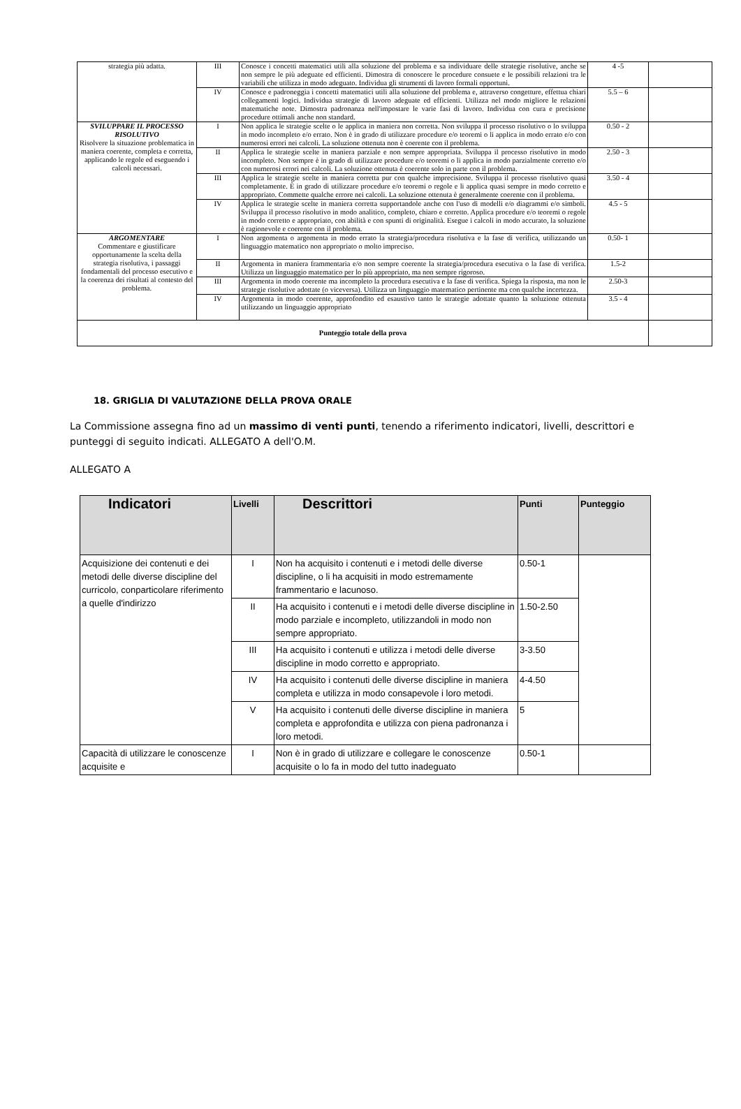| strategia più adatta. | III | Conosce i concetti matematici utili alla soluzione del problema e sa individuare delle strategie risolutive, anche se non sempre le più adeguate ed efficienti. Dimostra di conoscere le procedure consuete e le possibili relazioni tra le variabili che utilizza in modo adeguato. Individua gli strumenti di lavoro formali opportuni. | 4 -5 | |
| | IV | Conosce e padroneggia i concetti matematici utili alla soluzione del problema e, attraverso congetture, effettua chiari collegamenti logici. Individua strategie di lavoro adeguate ed efficienti. Utilizza nel modo migliore le relazioni matematiche note. Dimostra padronanza nell'impostare le varie fasi di lavoro. Individua con cura e precisione procedure ottimali anche non standard. | 5.5 – 6 | |
| SVILUPPARE IL PROCESSO RISOLUTIVO Risolvere la situazione problematica in maniera coerente, completa e corretta, applicando le regole ed eseguendo i calcoli necessari. | I | Non applica le strategie scelte o le applica in maniera non corretta. Non sviluppa il processo risolutivo o lo sviluppa in modo incompleto e/o errato. Non è in grado di utilizzare procedure e/o teoremi o li applica in modo errato e/o con numerosi errori nei calcoli. La soluzione ottenuta non è coerente con il problema. | 0.50 - 2 | |
| | II | Applica le strategie scelte in maniera parziale e non sempre appropriata. Sviluppa il processo risolutivo in modo incompleto. Non sempre è in grado di utilizzare procedure e/o teoremi o li applica in modo parzialmente corretto e/o con numerosi errori nei calcoli. La soluzione ottenuta è coerente solo in parte con il problema. | 2.50 - 3 | |
| | III | Applica le strategie scelte in maniera corretta pur con qualche imprecisione. Sviluppa il processo risolutivo quasi completamente. È in grado di utilizzare procedure e/o teoremi o regole e li applica quasi sempre in modo corretto e appropriato. Commette qualche errore nei calcoli. La soluzione ottenuta è generalmente coerente con il problema. | 3.50 - 4 | |
| | IV | Applica le strategie scelte in maniera corretta supportandole anche con l'uso di modelli e/o diagrammi e/o simboli. Sviluppa il processo risolutivo in modo analitico, completo, chiaro e corretto. Applica procedure e/o teoremi o regole in modo corretto e appropriato, con abilità e con spunti di originalità. Esegue i calcoli in modo accurato, la soluzione è ragionevole e coerente con il problema. | 4.5 - 5 | |
| ARGOMENTARE Commentare e giustificare opportunamente la scelta della strategia risolutiva, i passaggi fondamentali del processo esecutivo e la coerenza dei risultati al contesto del problema. | I | Non argomenta o argomenta in modo errato la strategia/procedura risolutiva e la fase di verifica, utilizzando un linguaggio matematico non appropriato o molto impreciso. | 0.50- 1 | |
| | II | Argomenta in maniera frammentaria e/o non sempre coerente la strategia/procedura esecutiva o la fase di verifica. Utilizza un linguaggio matematico per lo più appropriato, ma non sempre rigoroso. | 1.5-2 | |
| | III | Argomenta in modo coerente ma incompleto la procedura esecutiva e la fase di verifica. Spiega la risposta, ma non le strategie risolutive adottate (o viceversa). Utilizza un linguaggio matematico pertinente ma con qualche incertezza. | 2.50-3 | |
| | IV | Argomenta in modo coerente, approfondito ed esaustivo tanto le strategie adottate quanto la soluzione ottenuta utilizzando un linguaggio appropriato | 3.5 - 4 | |
| Punteggio totale della prova | | | | |
18. GRIGLIA DI VALUTAZIONE DELLA PROVA ORALE
La Commissione assegna fino ad un massimo di venti punti, tenendo a riferimento indicatori, livelli, descrittori e punteggi di seguito indicati. ALLEGATO A dell'O.M.
ALLEGATO A
| Indicatori | Livelli | Descrittori | Punti | Punteggio |
| --- | --- | --- | --- | --- |
| Acquisizione dei contenuti e dei metodi delle diverse discipline del curricolo, conparticolare riferimento a quelle d'indirizzo | I | Non ha acquisito i contenuti e i metodi delle diverse discipline, o li ha acquisiti in modo estremamente frammentario e lacunoso. | 0.50-1 | |
| | II | Ha acquisito i contenuti e i metodi delle diverse discipline in modo parziale e incompleto, utilizzandoli in modo non sempre appropriato. | 1.50-2.50 | |
| | III | Ha acquisito i contenuti e utilizza i metodi delle diverse discipline in modo corretto e appropriato. | 3-3.50 | |
| | IV | Ha acquisito i contenuti delle diverse discipline in maniera completa e utilizza in modo consapevole i loro metodi. | 4-4.50 | |
| | V | Ha acquisito i contenuti delle diverse discipline in maniera completa e approfondita e utilizza con piena padronanza i loro metodi. | 5 | |
| Capacità di utilizzare le conoscenze acquisite e | I | Non è in grado di utilizzare e collegare le conoscenze acquisite o lo fa in modo del tutto inadeguato | 0.50-1 | |